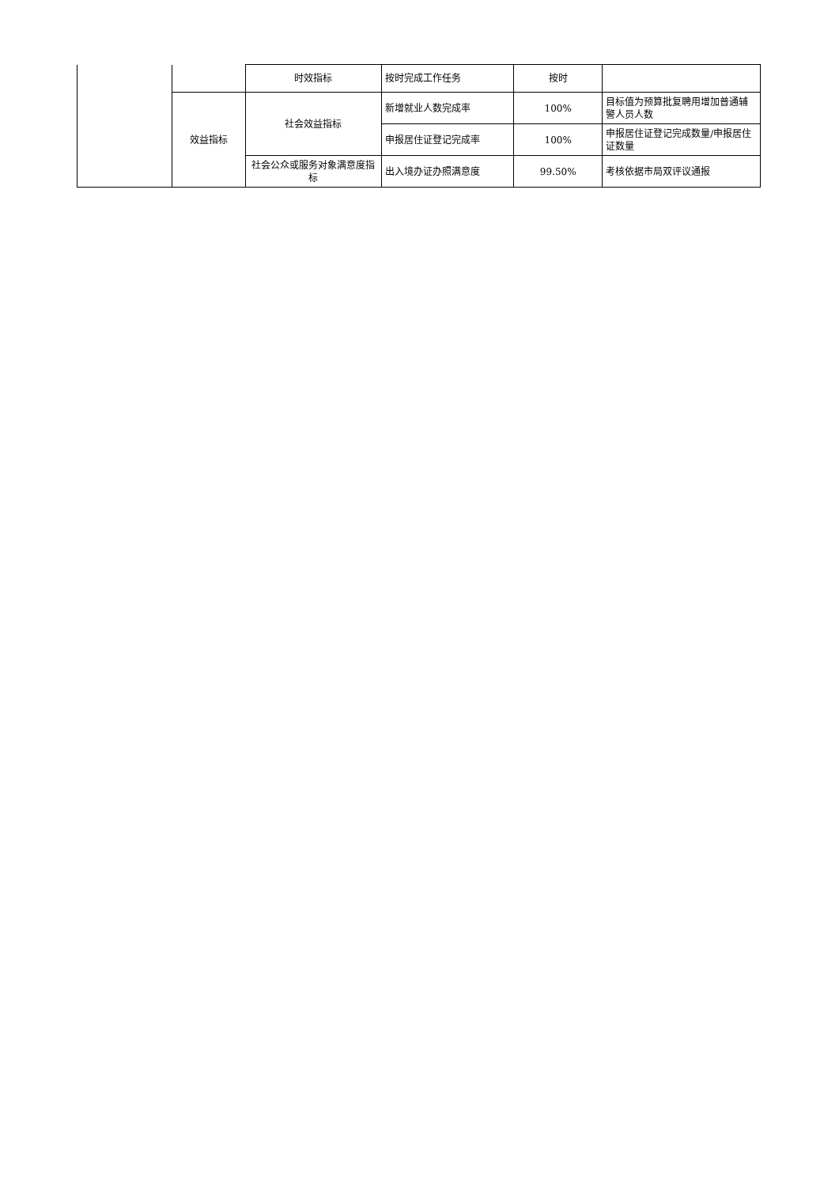| | | 时效指标 | 按时完成工作任务 | 按时 | |
| | 效益指标 | 社会效益指标 | 新增就业人数完成率 | 100% | 目标值为预算批复聘用增加普通辅警人员人数 |
| | | | 申报居住证登记完成率 | 100% | 申报居住证登记完成数量/申报居住证数量 |
| | | 社会公众或服务对象满意度指标 | 出入境办证办照满意度 | 99.50% | 考核依据市局双评议通报 |